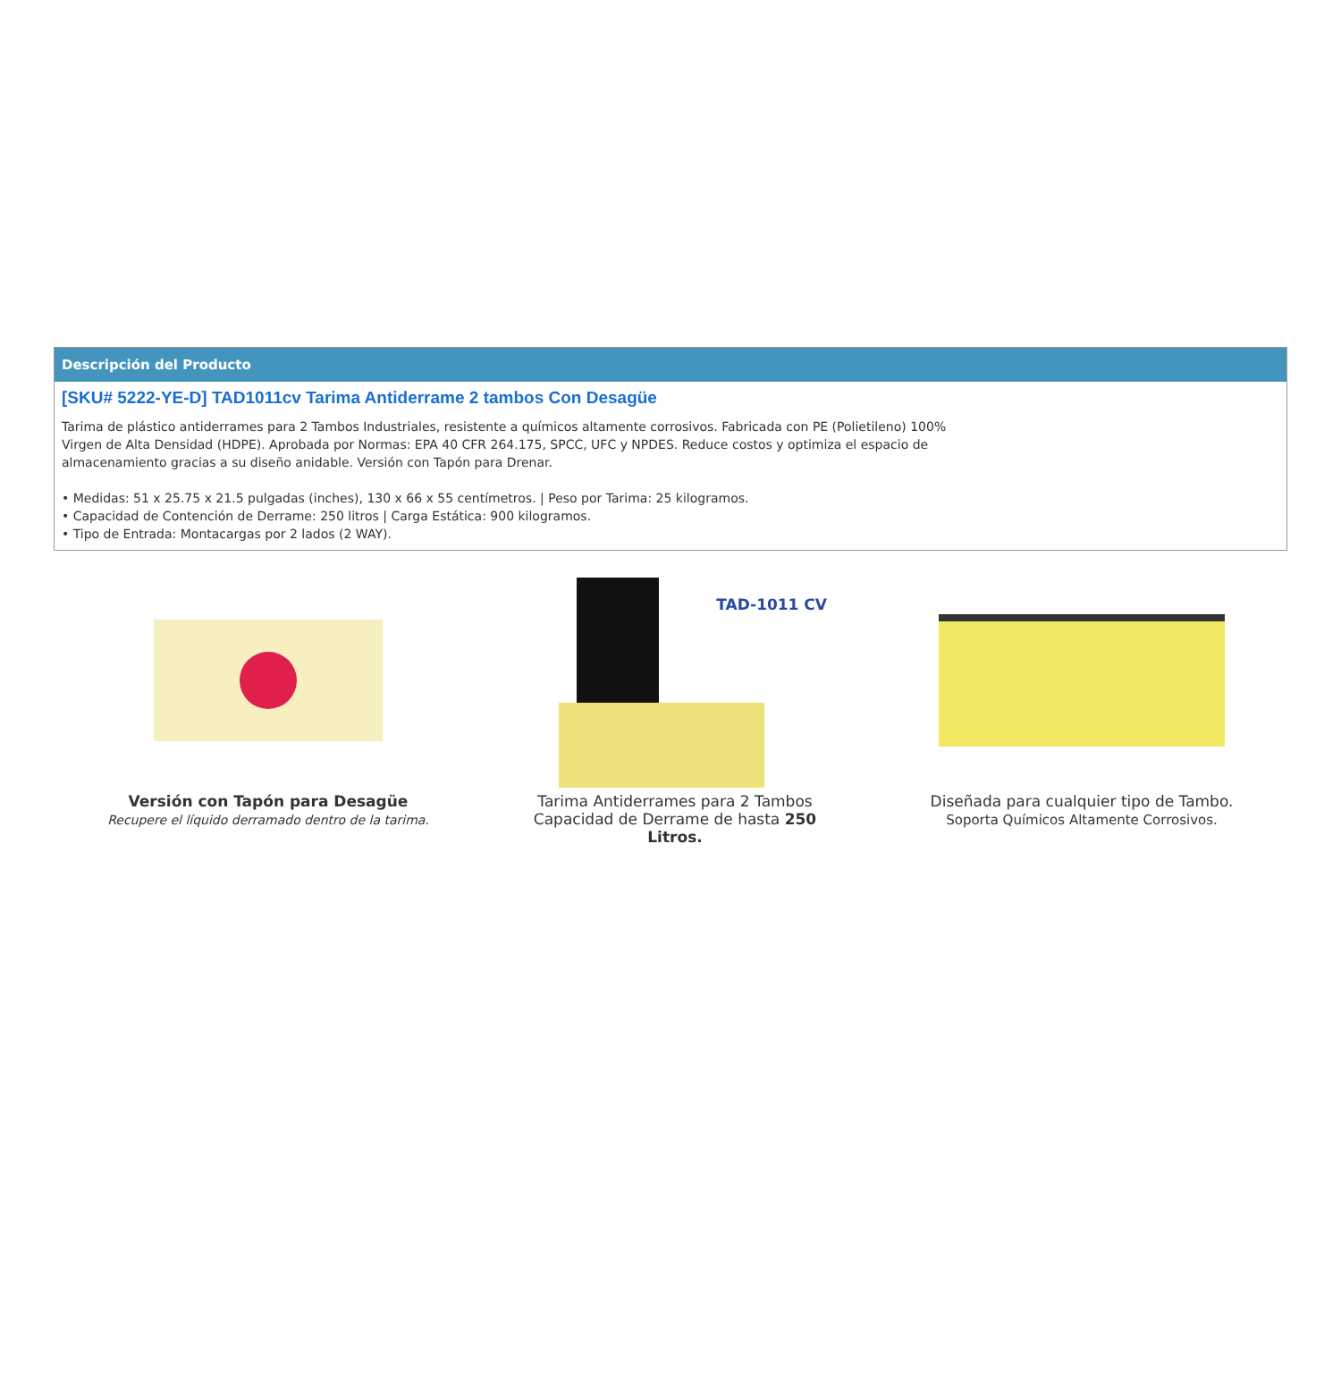Descripción del Producto
[SKU# 5222-YE-D] TAD1011cv Tarima Antiderrame 2 tambos Con Desagüe
Tarima de plástico antiderrames para 2 Tambos Industriales, resistente a químicos altamente corrosivos. Fabricada con PE (Polietileno) 100% Virgen de Alta Densidad (HDPE). Aprobada por Normas: EPA 40 CFR 264.175, SPCC, UFC y NPDES. Reduce costos y optimiza el espacio de almacenamiento gracias a su diseño anidable. Versión con Tapón para Drenar.
• Medidas: 51 x 25.75 x 21.5 pulgadas (inches), 130 x 66 x 55 centímetros. | Peso por Tarima: 25 kilogramos.
• Capacidad de Contención de Derrame: 250 litros | Carga Estática: 900 kilogramos.
• Tipo de Entrada: Montacargas por 2 lados (2 WAY).
Versión con Tapón para Desagüe
Recupere el líquido derramado dentro de la tarima.
TAD-1011 CV
Tarima Antiderrames para 2 Tambos
Capacidad de Derrame de hasta 250 Litros.
Diseñada para cualquier tipo de Tambo.
Soporta Químicos Altamente Corrosivos.